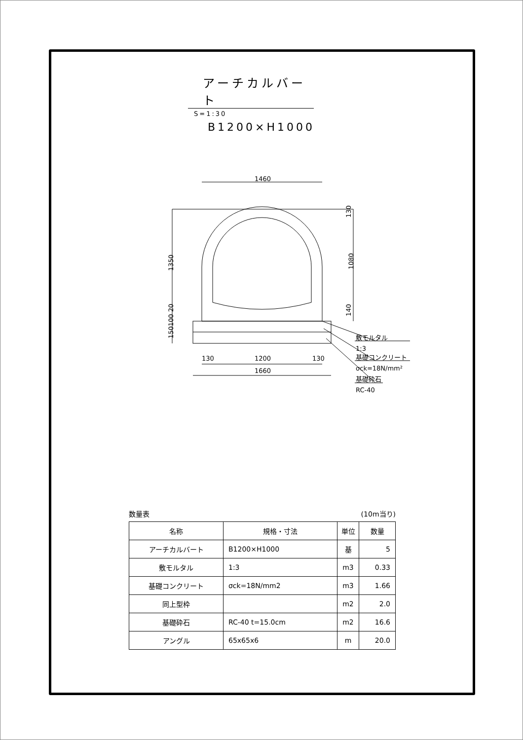アーチカルバート S=1:30
B1200×H1000
1460
1200
130
130
1660
1350
1080
130
140
150100 20
敷モルタル
1:3
基礎コンクリート
σck=18N/mm²
基礎砕石
RC-40
数量表 (10m当り)
| 名称 | 規格・寸法 | 単位 | 数量 |
| --- | --- | --- | --- |
| アーチカルバート | B1200×H1000 | 基 | 5 |
| 敷モルタル | 1:3 | m3 | 0.33 |
| 基礎コンクリート | σck=18N/mm2 | m3 | 1.66 |
| 同上型枠 | | m2 | 2.0 |
| 基礎砕石 | RC-40 t=15.0cm | m2 | 16.6 |
| アングル | 65x65x6 | m | 20.0 |